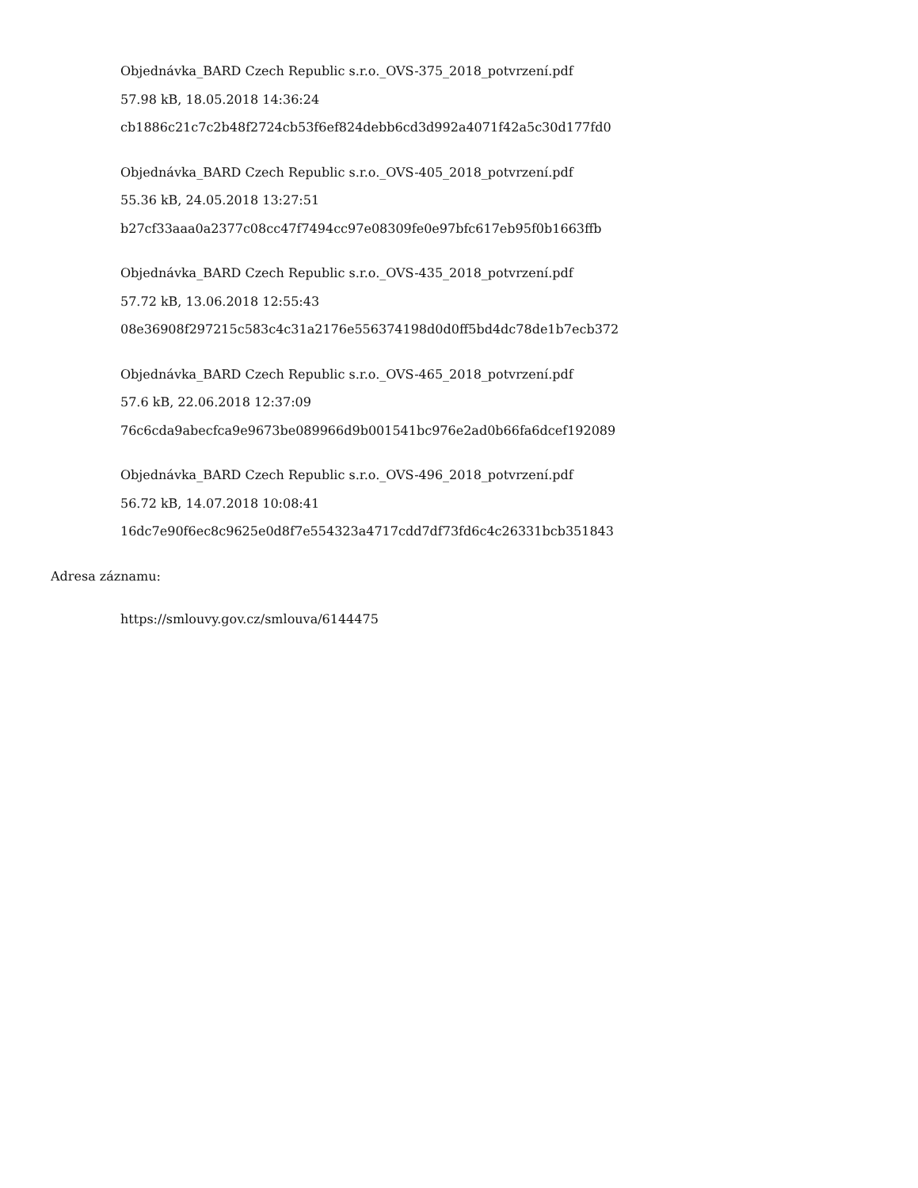Objednávka_BARD Czech Republic s.r.o._OVS-375_2018_potvrzení.pdf
57.98 kB, 18.05.2018 14:36:24
cb1886c21c7c2b48f2724cb53f6ef824debb6cd3d992a4071f42a5c30d177fd0
Objednávka_BARD Czech Republic s.r.o._OVS-405_2018_potvrzení.pdf
55.36 kB, 24.05.2018 13:27:51
b27cf33aaa0a2377c08cc47f7494cc97e08309fe0e97bfc617eb95f0b1663ffb
Objednávka_BARD Czech Republic s.r.o._OVS-435_2018_potvrzení.pdf
57.72 kB, 13.06.2018 12:55:43
08e36908f297215c583c4c31a2176e556374198d0d0ff5bd4dc78de1b7ecb372
Objednávka_BARD Czech Republic s.r.o._OVS-465_2018_potvrzení.pdf
57.6 kB, 22.06.2018 12:37:09
76c6cda9abecfca9e9673be089966d9b001541bc976e2ad0b66fa6dcef192089
Objednávka_BARD Czech Republic s.r.o._OVS-496_2018_potvrzení.pdf
56.72 kB, 14.07.2018 10:08:41
16dc7e90f6ec8c9625e0d8f7e554323a4717cdd7df73fd6c4c26331bcb351843
Adresa záznamu:
https://smlouvy.gov.cz/smlouva/6144475